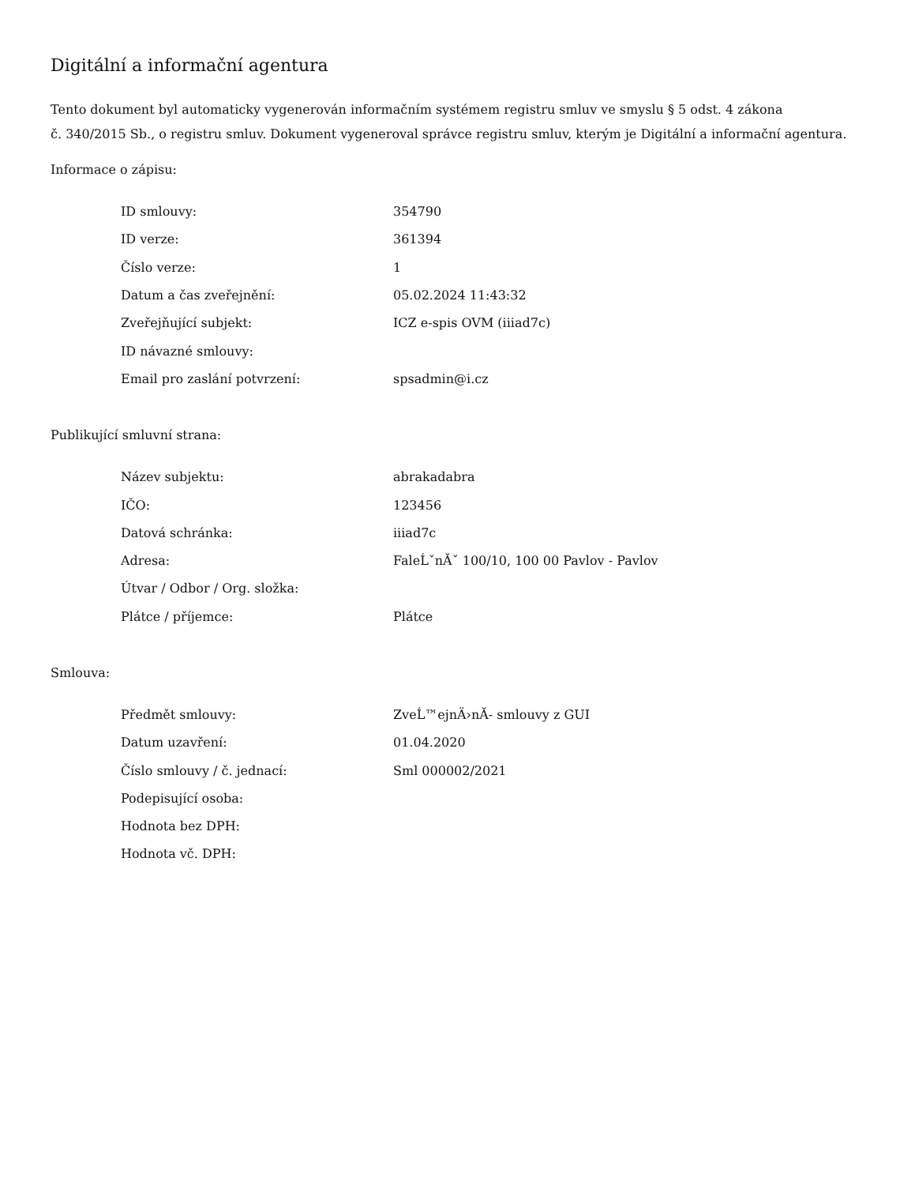Digitální a informační agentura
Tento dokument byl automaticky vygenerován informačním systémem registru smluv ve smyslu § 5 odst. 4 zákona
č. 340/2015 Sb., o registru smluv. Dokument vygeneroval správce registru smluv, kterým je Digitální a informační agentura.
Informace o zápisu:
| ID smlouvy: | 354790 |
| ID verze: | 361394 |
| Číslo verze: | 1 |
| Datum a čas zveřejnění: | 05.02.2024 11:43:32 |
| Zveřejňující subjekt: | ICZ e-spis OVM (iiiad7c) |
| ID návazné smlouvy: | |
| Email pro zaslání potvrzení: | spsadmin@i.cz |
Publikující smluvní strana:
| Název subjektu: | abrakadabra |
| IČO: | 123456 |
| Datová schránka: | iiiad7c |
| Adresa: | FaleĹˇnĂˇ 100/10, 100 00 Pavlov - Pavlov |
| Útvar / Odbor / Org. složka: | |
| Plátce / příjemce: | Plátce |
Smlouva:
| Předmět smlouvy: | ZveĹ™ejnÄ›nĂ- smlouvy z GUI |
| Datum uzavření: | 01.04.2020 |
| Číslo smlouvy / č. jednací: | Sml 000002/2021 |
| Podepisující osoba: | |
| Hodnota bez DPH: | |
| Hodnota vč. DPH: | |